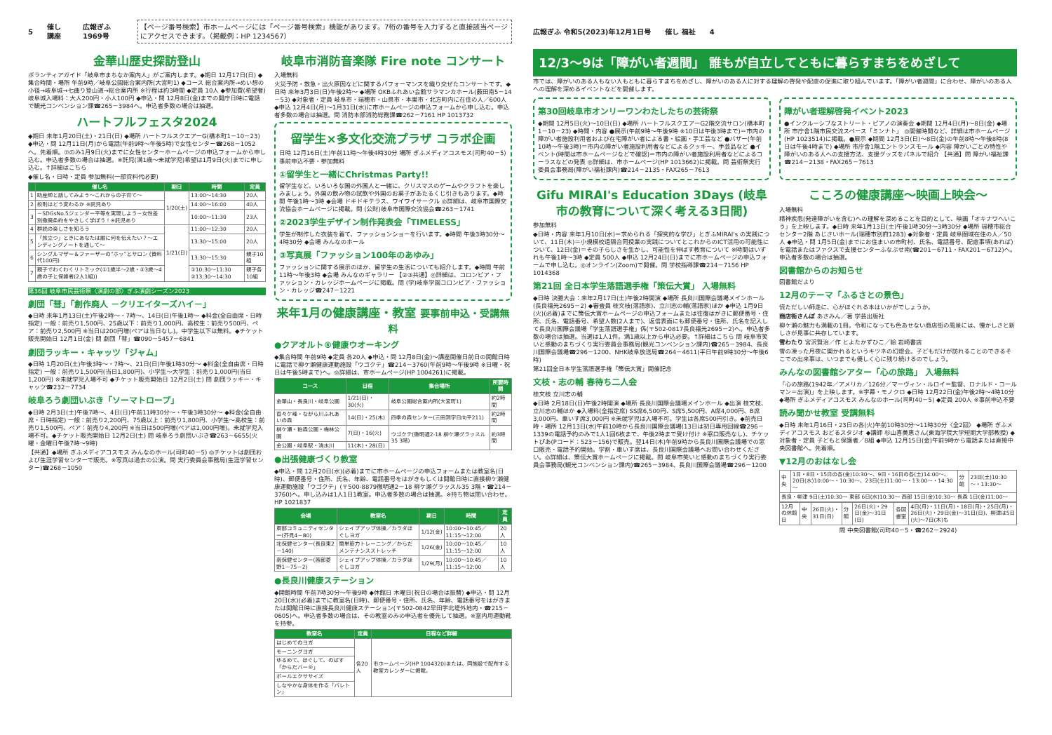5 催し 講座 広報ぎふ 1969号 【ページ番号検索】市ホームページには「ページ番号検索」機能があります。7桁の番号を入力すると直接該当ページにアクセスできます。（掲載例：HP 1234567）
金華山歴史探訪登山
ボランティアガイド「岐阜市まちなか案内人」がご案内します。◆期日 12月17日(日) ◆集合時間・場所 午前9時／岐阜公園総合案内所(大宮町1) ◆コース 総合案内所→めい想の小径→岐阜城→七曲り登山道→総合案内所 ※行程は約3時間 ◆定員 10人 ◆参加費(希望者) 岐阜城入場料：大人200円・小人100円 ◆申込・問 12月8日(金)までの開庁日時に電話で観光コンベンション課☎265－3984へ。申込者多数の場合は抽選。
ハートフルフェスタ2024
◆期日 来年1月20日(土)・21日(日) ◆場所 ハートフルスクエアーG(橋本町1－10－23) ◆申込・問 12月11日(月)から電話(午前9時～午後5時)で女性センター☎268－1052へ。先着順。⑦のみ1月9日(火)までに女性センターホームページの申込フォームから申し込む。申込者多数の場合は抽選。※託児(満1歳～未就学児)希望は1月9日(火)までに申し込む。↑詳細はこちら
◆催し名・日時・定員 参加無料(一部資料代必要)
| | 催し名 | 期日 | 時間 | 定員 |
| --- | --- | --- | --- | --- |
| 1 | 助産師と話してみよう～これからの子育て～ | 1/20(土) | 13:00～14:30 | 20人 |
| 2 | 校則はどう変わるか ※託児あり | | 14:00～16:00 | 40人 |
| 3 | －SDGsNo.5ジェンダー平等を実現しよう－女性差別撤廃条約をやさしく学ぼう！※託児あり | | 10:00～11:30 | 23人 |
| 4 | 群読の楽しさを知ろう | 1/21(日) | 11:00～12:30 | 20人 |
| 5 | 「旅立つ」ときにあなたは誰に何を伝えたい？～エンディングノートを通して～ | | 13:30～15:00 | 20人 |
| 6 | シングルマザー＆ファーザーの“ホッ”とサロン (資料代100円) | | 13:30～15:30 | 親子10組 |
| 7 | 親子でわくわくリトミック(①1歳半～2歳・②3歳～4歳の子と保護者(2人1組)) | | ①10:30～11:30 ②13:30～14:30 | 親子各10組 |
第36回 岐阜市民芸術祭〈演劇の部〉ぎふ演劇シーズン2023
劇団「彗」「創作廃人 －クリエイターズハイ－」
◆日時 来年1月13日(土)午後2時～・7時～、14日(日)午後1時～ ◆料金(全自由席・日時指定) 一般：前売り1,500円、25歳以下：前売り1,000円、高校生：前売り500円、ペア：前売り2,500円 ※当日は200円増(ペアは当日なし)。中学生以下は無料。◆チケット販売開始日 12月1日(金) 問 劇団「彗」☎090－5457－6841
劇団ラッキー・キャッツ「ジャム」
◆日時 1月20日(土)午後3時～・7時～、21日(日)午後1時30分～ ◆料金(全自由席・日時指定) 一般：前売り1,500円(当日1,800円)、小学生～大学生：前売り1,000円(当日1,200円) ※未就学児入場不可 ◆チケット販売開始日 12月2日(土) 問 劇団ラッキー・キャッツ☎232－7734
岐阜ろう劇団いぶき「ソーマトロープ」
◆日時 2月3日(土)午後7時～、4日(日)午前11時30分～・午後3時30分～ ◆料金(全自由席・日時指定) 一般：前売り2,200円、75歳以上：前売り1,800円、小学生～高校生：前売り1,500円、ペア：前売り4,200円 ※当日は500円増(ペアは1,000円増)。未就学児入場不可。◆チケット販売開始日 12月2日(土) 問 岐阜ろう劇団いぶき☎263－6655(火曜・金曜日午後7時～9時)
【共通】◆場所 ぎふメディアコスモス みんなのホール(司町40－5) ◎チケットは劇団および生涯学習センターで販売。※写真は過去の公演。問 実行委員会事務局(生涯学習センター)☎268－1050
岐阜市消防音楽隊 Fire note コンサート
入場無料
火災予防・救急・出火原因などに関するパフォーマンスを織り交ぜたコンサートです。◆日時 来年3月3日(日)午後2時～ ◆場所 OKBふれあい会館サラマンカホール(薮田南5－14－53) ◆対象者・定員 岐阜市・瑞穂市・山県市・本巣市・北方町内に在住の人／600人 ◆申込 12月4日(月)～1月31日(水)に市ホームページの申込フォームから申し込む。申込者多数の場合は抽選。問 消防本部消防総務課☎262－7161 HP 1013732
留学生×多文化交流プラザ コラボ企画
日時 12月16日(土)午前11時～午後4時30分 場所 ぎふメディアコスモス(司町40－5) 事前申込不要・参加無料
①留学生と一緒にChristmas Party!!
留学生など、いろいろな国の外国人と一緒に、クリスマスのゲームやクラフトを楽しみましょう。外国の飲み物の試飲や外国のお菓子があたるくじ引きもあります。◆時間 午後1時～3時 ◆会場 ドキドキテラス、ワイワイサークル ◎詳細は、岐阜市国際交流協会ホームページに掲載。問 (公財)岐阜市国際交流協会☎263－1741
②2023学生デザイン制作発表会「TIMELESS」
学生が制作した衣装を着て、ファッションショーを行います。◆時間 午後3時30分～4時30分 ◆会場 みんなのホール
③写真展「ファッション100年のあゆみ」
ファッションに関する展示のほか、留学生の生活についても紹介します。◆時間 午前11時～午後3時 ◆会場 みんなのギャラリー 【②③共通】◎詳細は、コロンビア・ファッション・カレッジホームページに掲載。問 (学)岐阜学園コロンビア・ファッション・カレッジ☎247－1221
来年1月の健康講座・教室 要事前申込・受講無料
●クアオルト®健康ウオーキング
◆集合時間 午前9時 ◆定員 各20人 ◆申込・問 12月8日(金)～講座開催日前日の開館日時に電話で柳ケ瀬健康運動施設「ウゴクテ」☎214－3760(午前9時～午後9時 ※日曜・祝日は午後5時まで)へ。◎詳細は、市ホームページ(HP 1004261)に掲載。
| コース | 日程 | 集合場所 | 所要時間 |
| --- | --- | --- | --- |
| 金華山・長良川・岐阜公園 | 1/21(日)・30(火) | 岐阜公園総合案内所(大宮町1) | 約2時間 |
| 百々ケ峰・ながら川ふれあいの森 | 14(日)・25(木) | 四季の森センター(三田洞字日向平211) | 約2時間 |
| 柳ケ瀬・粕森公園・梅林公園 | 7(日)・16(火) | ウゴクテ(徹明通2-18 柳ケ瀬グラッスル35 3階) | 約3時間 |
| 金公園・岐阜駅・清水川 | 11(木)・28(日) | | |
●出張健康づくり教室
◆申込・問 12月20日(水)(必着)までに市ホームページの申込フォームまたは教室名(日時)、郵便番号・住所、氏名、年齢、電話番号をはがきもしくは開館日時に直接柳ケ瀬健康運動施設「ウゴクテ」(〒500-8879徹明通2－18 柳ケ瀬グラッスル35 3階・☎214－3760)へ。申し込みは1人1日1教室。申込者多数の場合は抽選。※持ち物は問い合わせ。HP 1021837
| 会場 | 教室名 | 期日 | 時間 | 定員 |
| --- | --- | --- | --- | --- |
| 東部コミュニティセンター(芥見4－80) | シェイプアップ体操／カラダほぐしヨガ | 1/12(金) | 10:00～10:45／11:15～12:00 | 20人 |
| 北保健センター(長良東2－140) | 簡単筋力トレーニング／からだメンテナンスストレッチ | 1/26(金) | 10:00～10:45／11:15～12:00 | 10人 |
| 南保健センター(茜部菱野1－75－2) | シェイプアップ体操／カラダほぐしヨガ | 1/29(月) | 10:00～10:45／11:15～12:00 | 10人 |
●長良川健康ステーション
◆開館時間 午前7時30分～午後9時 ◆休館日 木曜日(祝日の場合は振替) ◆申込・問 12月20日(水)(必着)までに教室名(日時)、郵便番号・住所、氏名、年齢、電話番号をはがきまたは開館日時に直接長良川健康ステーション(〒502-0842早田字北堤外地内・☎215－0605)へ。申込者多数の場合は、その教室のみの申込者を優先して抽選。※室内用運動靴を持参。
| 教室名 | 定員 | 日程など詳細 |
| --- | --- | --- |
| はじめてのヨガ | 各20人 | 市ホームページ(HP 1004320)または、同施設で配布する教室カレンダーに掲載。 |
| モーニングヨガ | | |
| ゆるめて、ほぐして、のばす「からだバー®」 | | |
| ボールエクササイズ | | |
| しなやかな身体を作る「バレトン」 | | |
広報ぎふ 令和5(2023)年12月1日号 催し 福祉 4
12/3～9は「障がい者週間」 誰もが自立してともに暮らすまちをめざして
市では、障がいのある人もない人もともに暮らすまちをめざし、障がいのある人に対する理解の啓発や配慮の促進に取り組んでいます。「障がい者週間」に合わせ、障がいのある人への理解を深めるイベントなどを開催します。
第30回岐阜市オンリーワンわたしたちの芸術祭
◆期間 12月5日(火)～10日(日) ◆場所 ハートフルスクエアーG2階交流サロン(橋本町1－10－23) ◆時間・内容 ●展示(午前9時～午後9時 ※10日は午後3時まで)＝市内の障がい者施設利用者および在宅障がい者による書・絵画・手工芸など ●バザー(午前10時～午後3時)＝市内の障がい者施設利用者などによるクッキー、手芸品など ●イベント(時間は市ホームページなどで確認)＝市内の障がい者施設利用者などによるコーラスなどの発表 ◎詳細は、市ホームページ(HP 1013662)に掲載。問 芸術祭実行委員会事務局(障がい福祉課内)☎214－2135・FAX265－7613
障がい者理解啓発イベント2023
●インクルーシブなストリート・ピアノの演奏会 ◆期間 12月4日(月)～8日(金) ◆場所 市庁舎1階市民交流スペース「ミンナト」 ◎開催時間など、詳細は市ホームページ(HP 1023514)に掲載。●展示 ◆期間 12月3日(日)～8日(金)の午前8時～午後8時(8日は午後4時まで) ◆場所 市庁舎1階エントランスモール ◆内容 障がいごとの特性や障がいのある人への支援方法、支援グッズをパネルで紹介 【共通】問 障がい福祉課☎214－2138・FAX265－7613
Gifu MIRAI's Education 3Days (岐阜市の教育について深く考える3日間)
参加無料
◆日時・内容 来年1月10日(水)＝求められる「探究的な学び」とぎふMIRAI's の実践について、11日(木)＝小規模校遠隔合同授業の実践についてとこれからのICT活用の可能性について、12日(金)＝その子らしさを生かし、可能性を伸ばす教育について ※時間はいずれも午後1時～3時 ◆定員 500人 ◆申込 12月24日(日)までに市ホームページの申込フォームで申し込む。◎オンライン(Zoom)で開催。問 学校指導課☎214－7156 HP 1014368
第21回 全日本学生落語選手権「策伝大賞」 入場無料
◆日時 決勝大会：来年2月17日(土)午後2時開演 ◆場所 長良川国際会議場メインホール(長良福光2695－2) ◆審査員 桂文枝(落語家)、立川志の輔(落語家)ほか ◆申込 1月9日(火)(必着)までに策伝大賞ホームページの申込フォームまたは往復はがきに郵便番号・住所、氏名、電話番号、希望人数(2人まで)、返信表面にも郵便番号・住所、氏名を記入して長良川国際会議場「学生落語選手権」係(〒502-0817長良福光2695－2)へ。申込者多数の場合は抽選。当選は1人1件。満1歳以上から申込必要。↑詳細はこちら 問 岐阜市笑いと感動のまちづくり実行委員会事務局(観光コンベンション課内)☎265－3984、長良川国際会議場☎296－1200、NHK岐阜放送局☎264－4611(平日午前9時30分～午後6時)
第21回全日本学生落語選手権「策伝大賞」開催記念
文枝・志の輔 春待ち二人会
桂文枝 立川志の輔
◆日時 2月18日(日)午後2時開演 ◆場所 長良川国際会議場メインホール ◆出演 桂文枝、立川志の輔ほか ◆入場料(全指定席) SS席6,500円、S席5,500円、A席4,000円、B席3,000円、車いす席3,000円 ※未就学児は入場不可。学生は各席500円引き。◆前売日時・場所 12月13日(水)午前10時から長良川国際会議場(13日は初日専用回線☎296－1339の電話予約のみで1人1回6枚まで、午後2時まで受け付け ※窓口販売なし)、チケットぴあ(Pコード：523－156)で販売。翌14日(木)午前9時から長良川国際会議場での窓口販売・電話予約開始。学割・車いす席は、長良川国際会議場へお問い合わせください。◎詳細は、策伝大賞ホームページに掲載。問 岐阜市笑いと感動のまちづくり実行委員会事務局(観光コンベンション課内)☎265－3984、長良川国際会議場☎296－1200
こころの健康講座～映画上映会～
入場無料
精神疾患(発達障がいを含む)への理解を深めることを目的として、映画「オキナワへいこう」を上映します。◆日時 来年1月13日(土)午後1時30分～3時30分 ◆場所 瑞穂市総合センター2階 あじさいホール(瑞穂市別府1283) ◆対象者・定員 岐阜圏域在住の人／50人 ◆申込・問 1月5日(金)までにお住まいの市町村、氏名、電話番号、配慮事項(あれば)を電話またはファクスで支援センターふなぶせ南(☎201－6711・FAX201－6712)へ。申込者多数の場合は抽選。
図書館からのお知らせ
図書館だより
12月のテーマ「ふるさとの景色」
慌ただしい師走に、心がほぐれる本はいかがでしょうか。
商店街さんぽ あさみん／著 学芸出版社
柳ケ瀬の魅力も満載の1冊。令和になっても色あせない商店街の風景には、懐かしさと新しさが見事に共存しています。
雪わたり 宮沢賢治／作 とよたかずひこ／絵 岩崎書店
雪の凍った月夜に開かれるというキツネの幻燈会。子どもだけが訪れることのできるそこでの出来事は、いつまでも優しく心に残り続けるのでしょう。
みんなの図書館シアター「心の旅路」 入場無料
「心の旅路(1942年／アメリカ／126分／マーヴィン・ルロイ＝監督、ロナルド・コールマン＝出演)」を上映します。※字幕・モノクロ ◆日時 12月22日(金)午後2時～4時10分 ◆場所 ぎふメディアコスモス みんなのホール(司町40－5) ◆定員 200人 ※事前申込不要
読み聞かせ教室 受講無料
◆日時 来年1月16日・23日の各(火)午前10時30分～11時30分〈全2回〉 ◆場所 ぎふメディアコスモス おどるスタジオ ◆講師 杉山喜美恵さん(東海学院大学短期大学部教授) ◆対象者・定員 子どもと保護者／8組 ◆申込 12月15日(金)午前9時から電話または直接中央図書館へ。先着順。
▼12月のおはなし会
| 中央 | 1日・8日・15日の各(金)10:30～、9日・16日の各(土)14:00～、20日(水)10:00～・10:30～、23日(土)11:00～・13:00～・14:30～ | 分館 | 23日(土)10:30～・13:30～ |
| 長良・柳津 9日(土)10:30～ 東部 6日(水)10:30～ 西部 15日(金)10:30～ 長森 1日(金)11:00～ | | | |
| 12月の休館日 | 中央 | 26日(火)・31日(日) | 分館 | 26日(火)・29日(金)～31日(日) | 各図書室 | 4日(月)・11日(月)・18日(月)・25日(月)・26日(火)・29日(金)～31日(日)、柳津は5日(火)～7日(木)も |
問 中央図書館(司町40－5・☎262－2924)